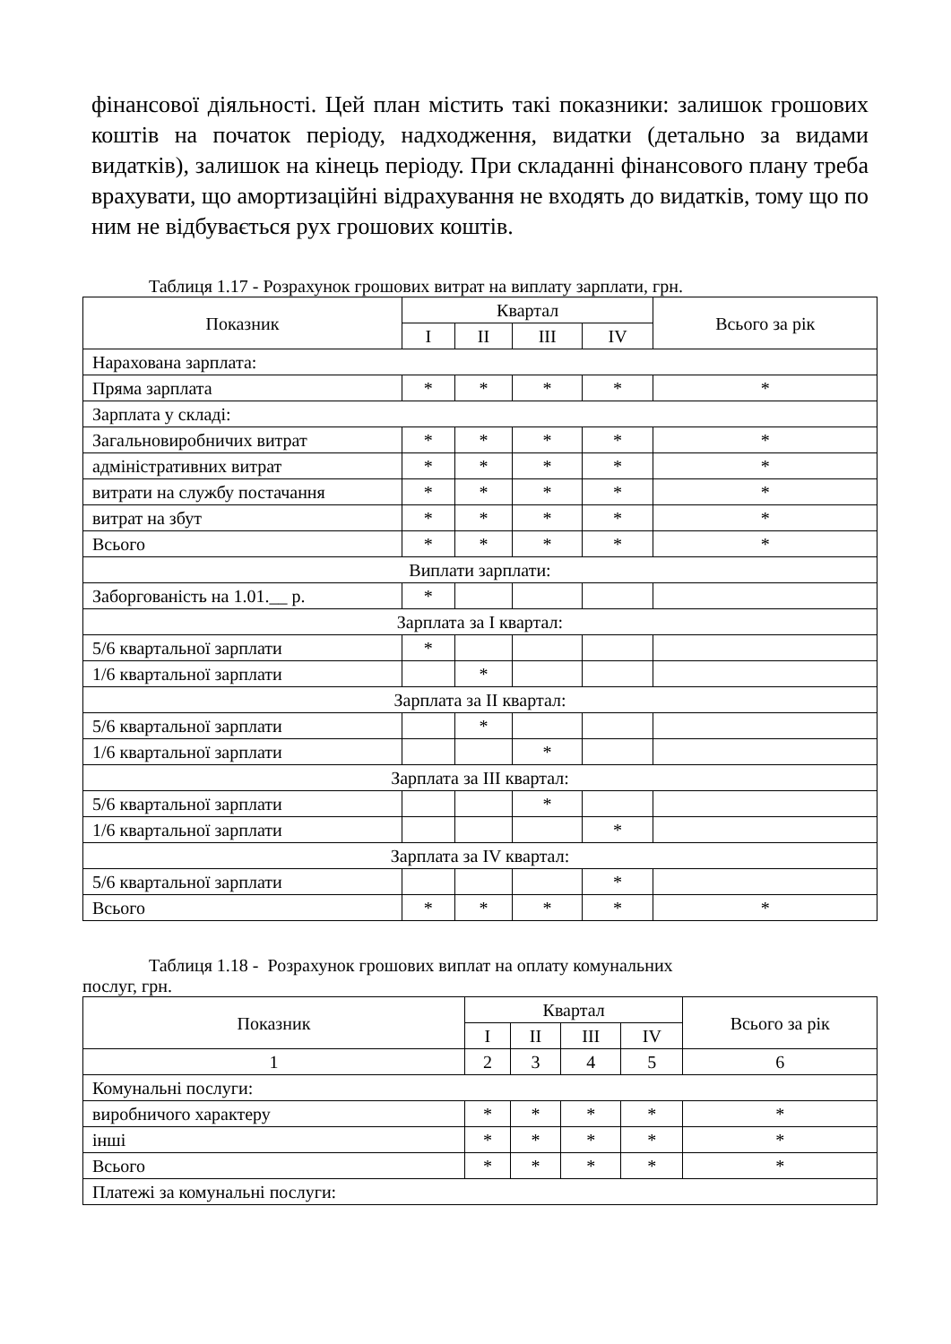фінансової діяльності. Цей план містить такі показники: залишок грошових коштів на початок періоду, надходження, видатки (детально за видами видатків), залишок на кінець періоду. При складанні фінансового плану треба врахувати, що амортизаційні відрахування не входять до видатків, тому що по ним не відбувається рух грошових коштів.
Таблиця 1.17 - Розрахунок грошових витрат на виплату зарплати, грн.
| Показник | Квартал | | | | Всього за рік |
| --- | --- | --- | --- | --- | --- |
| | I | II | III | IV | |
| Нарахована зарплата: | | | | | |
| Пряма зарплата | * | * | * | * | * |
| Зарплата у складі: | | | | | |
| Загальновиробничих витрат | * | * | * | * | * |
| адміністративних витрат | * | * | * | * | * |
| витрати на службу постачання | * | * | * | * | * |
| витрат на збут | * | * | * | * | * |
| Всього | * | * | * | * | * |
| Виплати зарплати: | | | | | |
| Заборгованість на 1.01.__ р. | * | | | | |
| Зарплата за I квартал: | | | | | |
| 5/6 квартальної зарплати | * | | | | |
| 1/6 квартальної зарплати | | * | | | |
| Зарплата за II квартал: | | | | | |
| 5/6 квартальної зарплати | | * | | | |
| 1/6 квартальної зарплати | | | * | | |
| Зарплата за III квартал: | | | | | |
| 5/6 квартальної зарплати | | | * | | |
| 1/6 квартальної зарплати | | | | * | |
| Зарплата за IV квартал: | | | | | |
| 5/6 квартальної зарплати | | | | * | |
| Всього | * | * | * | * | * |
Таблиця 1.18 - Розрахунок грошових виплат на оплату комунальних
послуг, грн.
| Показник | Квартал | | | | Всього за рік |
| --- | --- | --- | --- | --- | --- |
| | I | II | III | IV | |
| 1 | 2 | 3 | 4 | 5 | 6 |
| Комунальні послуги: | | | | | |
| виробничого характеру | * | * | * | * | * |
| інші | * | * | * | * | * |
| Всього | * | * | * | * | * |
| Платежі за комунальні послуги: | | | | | |